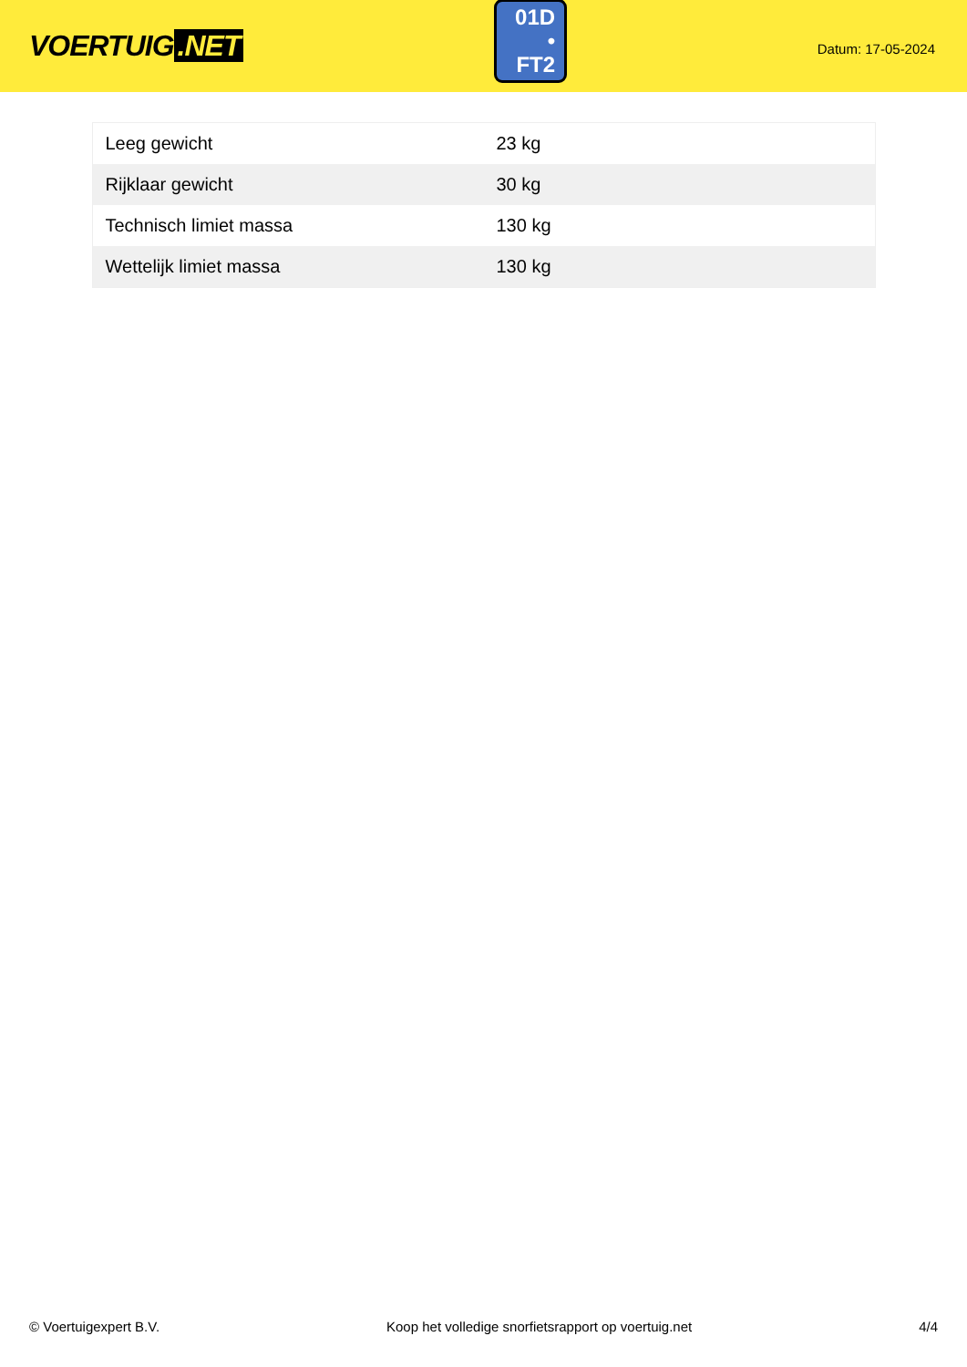VOERTUIG.NET
01D
• FT2
Datum: 17-05-2024
| Leeg gewicht | 23 kg |
| Rijklaar gewicht | 30 kg |
| Technisch limiet massa | 130 kg |
| Wettelijk limiet massa | 130 kg |
© Voertuigexpert B.V. Koop het volledige snorfietsrapport op voertuig.net 4/4